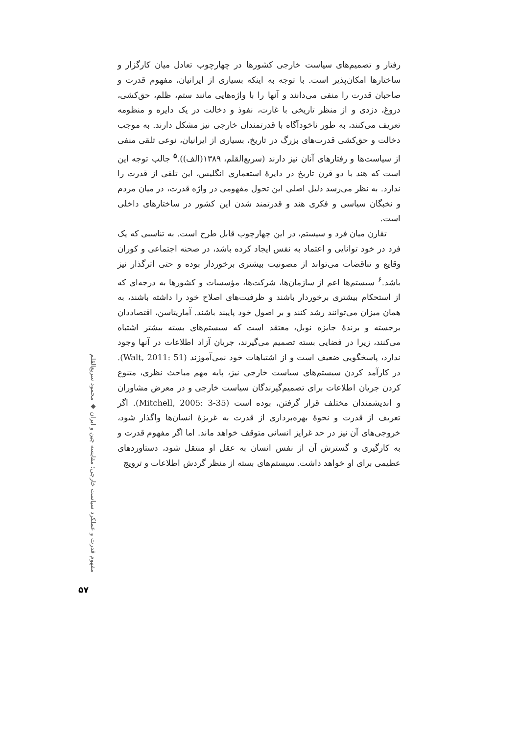رفتار و تصمیم‌های سیاست خارجی کشورها در چهارچوب تعادل میان کارگزار و ساختارها امکان‌پذیر است. با توجه به اینکه بسیاری از ایرانیان، مفهوم قدرت و صاحبان قدرت را منفی می‌دانند و آنها را با واژه‌هایی مانند ستم، ظلم، حق‌کشی، دروغ، دزدی و از منظر تاریخی با غارت، نفوذ و دخالت در یک دایره و منظومه تعریف می‌کنند، به طور ناخودآگاه با قدرتمندان خارجی نیز مشکل دارند. به موجب دخالت و حق‌کشی قدرت‌های بزرگ در تاریخ، بسیاری از ایرانیان، نوعی تلقی منفی از سیاست‌ها و رفتارهای آنان نیز دارند (سریع‌القلم، ۱۳۸۹(الف)).<sup>۵</sup> جالب توجه این است که هند با دو قرن تاریخ در دایرهٔ استعماری انگلیس، این تلقی از قدرت را ندارد. به نظر می‌رسد دلیل اصلی این تحول مفهومی در واژه قدرت، در میان مردم و نخبگان سیاسی و فکری هند و قدرتمند شدن این کشور در ساختارهای داخلی است.
تقارن میان فرد و سیستم، در این چهارچوب قابل طرح است. به تناسبی که یک فرد در خود توانایی و اعتماد به نفس ایجاد کرده باشد، در صحنه اجتماعی و کوران وقایع و تناقضات می‌تواند از مصونیت بیشتری برخوردار بوده و حتی اثرگذار نیز باشد.<sup>۶</sup> سیستم‌ها اعم از سازمان‌ها، شرکت‌ها، مؤسسات و کشورها به درجه‌ای که از استحکام بیشتری برخوردار باشند و ظرفیت‌های اصلاح خود را داشته باشند، به همان میزان می‌توانند رشد کنند و بر اصول خود پایبند باشند. آماریتاسن، اقتصاددان برجسته و برندهٔ جایزه نوبل، معتقد است که سیستم‌های بسته بیشتر اشتباه می‌کنند، زیرا در فضایی بسته تصمیم می‌گیرند، جریان آزاد اطلاعات در آنها وجود ندارد، پاسخگویی ضعیف است و از اشتباهات خود نمی‌آموزند (Walt, 2011: 51). در کارآمد کردن سیستم‌های سیاست خارجی نیز، پایه مهم مباحث نظری، متنوع کردن جریان اطلاعات برای تصمیم‌گیرندگان سیاست خارجی و در معرض مشاوران و اندیشمندان مختلف قرار گرفتن، بوده است (Mitchell, 2005: 3-35). اگر تعریف از قدرت و نحوهٔ بهره‌برداری از قدرت به غریزهٔ انسان‌ها واگذار شود، خروجی‌های آن نیز در حد غرایز انسانی متوقف خواهد ماند. اما اگر مفهوم قدرت و به کارگیری و گسترش آن از نفس انسان به عقل او منتقل شود، دستاوردهای عظیمی برای او خواهد داشت. سیستم‌های بسته از منظر گردش اطلاعات و ترویج
مفهوم قدرت و عملکرد سیاست خارجی؛ مقایسه چین و ایران ◆ محمود سریع‌القلم
۵۷